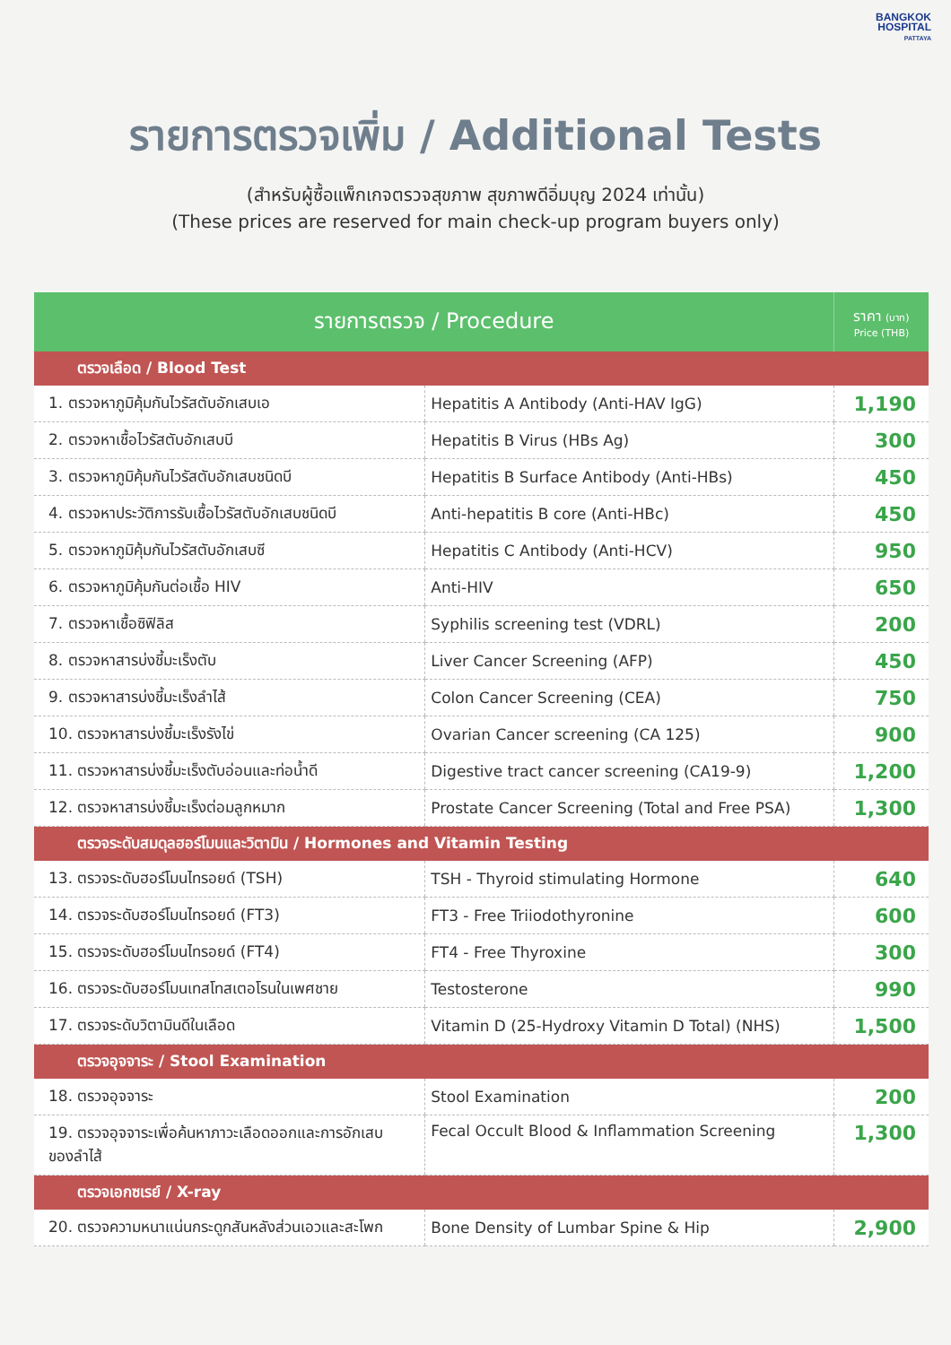BANGKOK
HOSPITAL
PATTAYA
รายการตรวจเพิ่ม / Additional Tests
(สำหรับผู้ซื้อแพ็กเกจตรวจสุขภาพ สุขภาพดีอิ่มบุญ 2024 เท่านั้น)
(These prices are reserved for main check-up program buyers only)
| รายการตรวจ / Procedure | | ราคา (บาท) Price (THB) |
| --- | --- | --- |
| ตรวจเลือด / Blood Test | | |
| 1. ตรวจหาภูมิคุ้มกันไวรัสตับอักเสบเอ | Hepatitis A Antibody (Anti-HAV IgG) | 1,190 |
| 2. ตรวจหาเชื้อไวรัสตับอักเสบบี | Hepatitis B Virus (HBs Ag) | 300 |
| 3. ตรวจหาภูมิคุ้มกันไวรัสตับอักเสบชนิดบี | Hepatitis B Surface Antibody (Anti-HBs) | 450 |
| 4. ตรวจหาประวัติการรับเชื้อไวรัสตับอักเสบชนิดบี | Anti-hepatitis B core (Anti-HBc) | 450 |
| 5. ตรวจหาภูมิคุ้มกันไวรัสตับอักเสบซี | Hepatitis C Antibody (Anti-HCV) | 950 |
| 6. ตรวจหาภูมิคุ้มกันต่อเชื้อ HIV | Anti-HIV | 650 |
| 7. ตรวจหาเชื้อซิฟิลิส | Syphilis screening test (VDRL) | 200 |
| 8. ตรวจหาสารบ่งชี้มะเร็งตับ | Liver Cancer Screening (AFP) | 450 |
| 9. ตรวจหาสารบ่งชี้มะเร็งลำไส้ | Colon Cancer Screening (CEA) | 750 |
| 10. ตรวจหาสารบ่งชี้มะเร็งรังไข่ | Ovarian Cancer screening (CA 125) | 900 |
| 11. ตรวจหาสารบ่งชี้มะเร็งตับอ่อนและท่อน้ำดี | Digestive tract cancer screening (CA19-9) | 1,200 |
| 12. ตรวจหาสารบ่งชี้มะเร็งต่อมลูกหมาก | Prostate Cancer Screening (Total and Free PSA) | 1,300 |
| ตรวจระดับสมดุลฮอร์โมนและวิตามิน / Hormones and Vitamin Testing | | |
| 13. ตรวจระดับฮอร์โมนไทรอยด์ (TSH) | TSH - Thyroid stimulating Hormone | 640 |
| 14. ตรวจระดับฮอร์โมนไทรอยด์ (FT3) | FT3 - Free Triiodothyronine | 600 |
| 15. ตรวจระดับฮอร์โมนไทรอยด์ (FT4) | FT4 - Free Thyroxine | 300 |
| 16. ตรวจระดับฮอร์โมนเทสโทสเตอโรนในเพศชาย | Testosterone | 990 |
| 17. ตรวจระดับวิตามินดีในเลือด | Vitamin D (25-Hydroxy Vitamin D Total) (NHS) | 1,500 |
| ตรวจอุจจาระ / Stool Examination | | |
| 18. ตรวจอุจจาระ | Stool Examination | 200 |
| 19. ตรวจอุจจาระเพื่อค้นหาภาวะเลือดออกและการอักเสบ ของลำไส้ | Fecal Occult Blood & Inflammation Screening | 1,300 |
| ตรวจเอกซเรย์ / X-ray | | |
| 20. ตรวจความหนาแน่นกระดูกสันหลังส่วนเอวและสะโพก | Bone Density of Lumbar Spine & Hip | 2,900 |